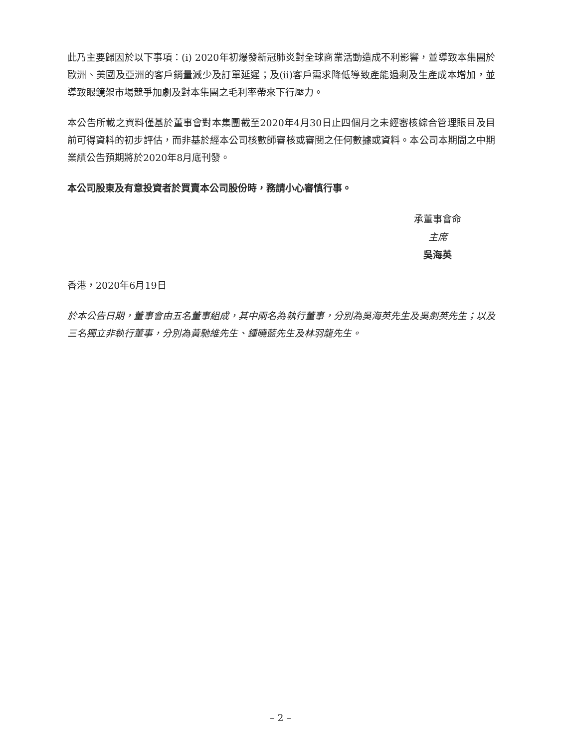此乃主要歸因於以下事項：(i) 2020年初爆發新冠肺炎對全球商業活動造成不利影響，並導致本集團於歐洲、美國及亞洲的客戶銷量減少及訂單延遲；及(ii)客戶需求降低導致產能過剩及生產成本增加，並導致眼鏡架市場競爭加劇及對本集團之毛利率帶來下行壓力。
本公告所載之資料僅基於董事會對本集團截至2020年4月30日止四個月之未經審核綜合管理賬目及目前可得資料的初步評估，而非基於經本公司核數師審核或審閱之任何數據或資料。本公司本期間之中期業績公告預期將於2020年8月底刊發。
本公司股東及有意投資者於買賣本公司股份時，務請小心審慎行事。
承董事會命
主席
吳海英
香港，2020年6月19日
於本公告日期，董事會由五名董事組成，其中兩名為執行董事，分別為吳海英先生及吳劍英先生；以及三名獨立非執行董事，分別為黃馳維先生、鍾曉藍先生及林羽龍先生。
– 2 –